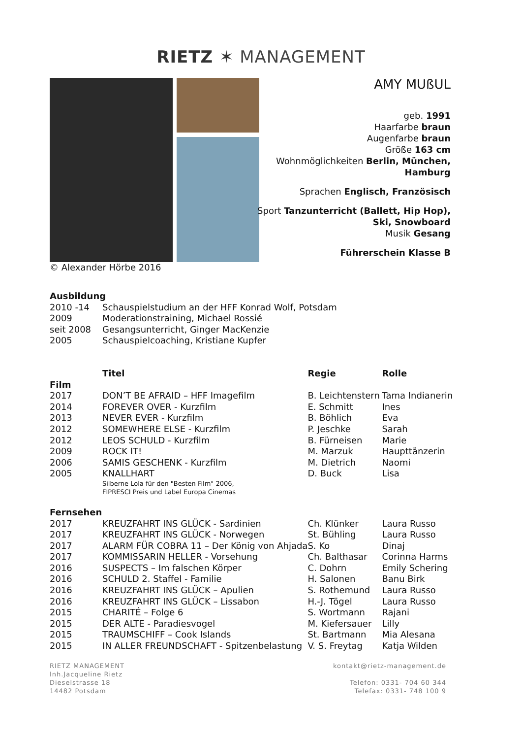RIETZ ✶ MANAGEMENT
© Alexander Hörbe 2016
AMY MUßUL
geb. 1991
Haarfarbe braun
Augenfarbe braun
Größe 163 cm
Wohnmöglichkeiten Berlin, München,
Hamburg
Sprachen Englisch, Französisch
Sport Tanzunterricht (Ballett, Hip Hop),
Ski, Snowboard
Musik Gesang
Führerschein Klasse B
| Ausbildung | |
| --- | --- |
| 2010 -14 | Schauspielstudium an der HFF Konrad Wolf, Potsdam |
| 2009 | Moderationstraining, Michael Rossié |
| seit 2008 | Gesangsunterricht, Ginger MacKenzie |
| 2005 | Schauspielcoaching, Kristiane Kupfer |
| | Titel | Regie | Rolle |
| --- | --- | --- | --- |
| Film | | | |
| 2017 | DON’T BE AFRAID – HFF Imagefilm | B. Leichtenstern | Tama Indianerin |
| 2014 | FOREVER OVER - Kurzfilm | E. Schmitt | Ines |
| 2013 | NEVER EVER - Kurzfilm | B. Böhlich | Eva |
| 2012 | SOMEWHERE ELSE - Kurzfilm | P. Jeschke | Sarah |
| 2012 | LEOS SCHULD - Kurzfilm | B. Fürneisen | Marie |
| 2009 | ROCK IT! | M. Marzuk | Haupttänzerin |
| 2006 | SAMIS GESCHENK - Kurzfilm | M. Dietrich | Naomi |
| 2005 | KNALLHART Silberne Lola für den "Besten Film" 2006, FIPRESCI Preis und Label Europa Cinemas | D. Buck | Lisa |
| Fernsehen | | | |
| 2017 | KREUZFAHRT INS GLÜCK - Sardinien | Ch. Klünker | Laura Russo |
| 2017 | KREUZFAHRT INS GLÜCK - Norwegen | St. Bühling | Laura Russo |
| 2017 | ALARM FÜR COBRA 11 – Der König von Ahjada | S. Ko | Dinaj |
| 2017 | KOMMISSARIN HELLER - Vorsehung | Ch. Balthasar | Corinna Harms |
| 2016 | SUSPECTS – Im falschen Körper | C. Dohrn | Emily Schering |
| 2016 | SCHULD 2. Staffel - Familie | H. Salonen | Banu Birk |
| 2016 | KREUZFAHRT INS GLÜCK – Apulien | S. Rothemund | Laura Russo |
| 2016 | KREUZFAHRT INS GLÜCK – Lissabon | H.-J. Tögel | Laura Russo |
| 2015 | CHARITÉ – Folge 6 | S. Wortmann | Rajani |
| 2015 | DER ALTE - Paradiesvogel | M. Kiefersauer | Lilly |
| 2015 | TRAUMSCHIFF – Cook Islands | St. Bartmann | Mia Alesana |
| 2015 | IN ALLER FREUNDSCHAFT - Spitzenbelastung | V. S. Freytag | Katja Wilden |
RIETZ MANAGEMENT
Inh.Jacqueline Rietz
Dieselstrasse 18
14482 Potsdam
kontakt@rietz-management.de
Telefon: 0331- 704 60 344
Telefax: 0331- 748 100 9